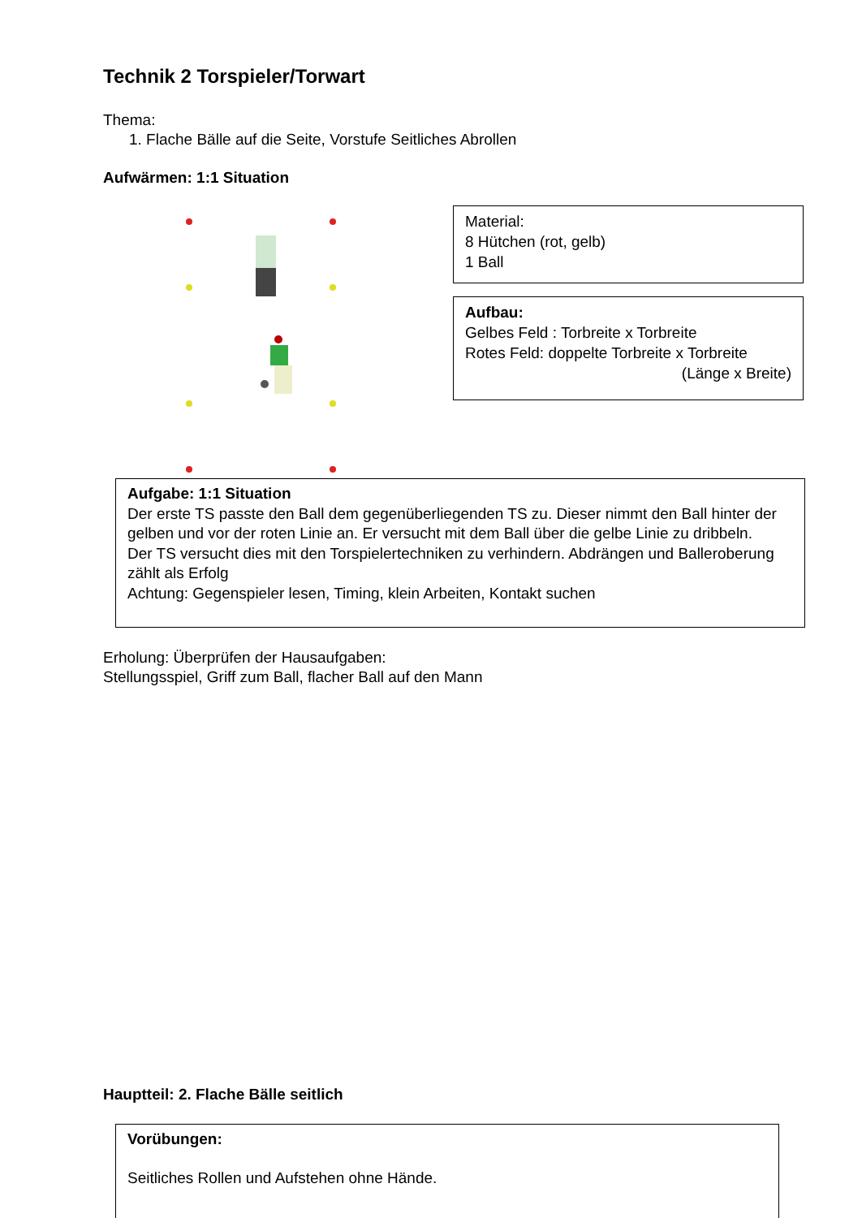Technik 2 Torspieler/Torwart
Thema:
1. Flache Bälle auf die Seite, Vorstufe Seitliches Abrollen
Aufwärmen: 1:1 Situation
Material:
8 Hütchen (rot, gelb)
1 Ball
Aufbau:
Gelbes Feld : Torbreite x Torbreite
Rotes Feld: doppelte Torbreite x Torbreite
(Länge x Breite)
Aufgabe: 1:1 Situation
Der erste TS passte den Ball dem gegenüberliegenden TS zu. Dieser nimmt den Ball hinter der gelben und vor der roten Linie an. Er versucht mit dem Ball über die gelbe Linie zu dribbeln.
Der TS versucht dies mit den Torspielertechniken zu verhindern. Abdrängen und Balleroberung zählt als Erfolg
Achtung: Gegenspieler lesen, Timing, klein Arbeiten, Kontakt suchen
Erholung: Überprüfen der Hausaufgaben:
Stellungsspiel, Griff zum Ball, flacher Ball auf den Mann
Hauptteil: 2. Flache Bälle seitlich
Vorübungen:
Seitliches Rollen und Aufstehen ohne Hände.